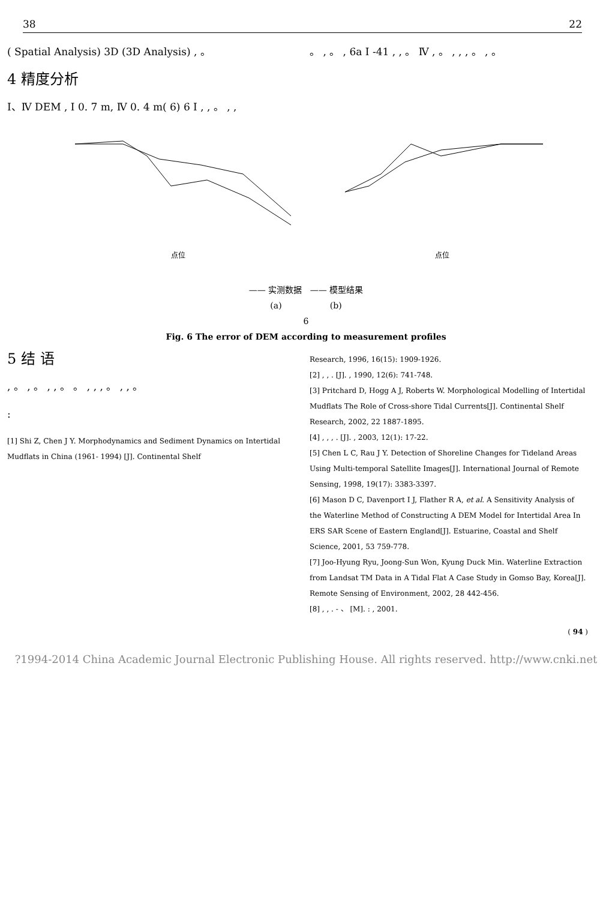38 22
( Spatial Analysis) 3D (3D Analysis) , 。
4 精度分析
Ⅰ、Ⅳ DEM , Ⅰ 0. 7 m, Ⅳ 0. 4 m( 6) 6 Ⅰ , , 。 , ,
。 , 。 , 6a Ⅰ -41 , , 。 Ⅳ , 。 , , , 。 , 。
点位
点位
—— 实测数据 —— 模型结果
(a) (b)
6
Fig. 6 The error of DEM according to measurement profiles
5 结 语
, 。 , 。 , , 。 。 , , , 。 , , 。
:
[1] Shi Z, Chen J Y. Morphodynamics and Sediment Dynamics on Intertidal Mudflats in China (1961- 1994) [J]. Continental Shelf
Research, 1996, 16(15): 1909-1926.
[2] , , . [J]. , 1990, 12(6): 741-748.
[3] Pritchard D, Hogg A J, Roberts W. Morphological Modelling of Intertidal Mudflats The Role of Cross-shore Tidal Currents[J]. Continental Shelf Research, 2002, 22 1887-1895.
[4] , , , . [J]. , 2003, 12(1): 17-22.
[5] Chen L C, Rau J Y. Detection of Shoreline Changes for Tideland Areas Using Multi-temporal Satellite Images[J]. International Journal of Remote Sensing, 1998, 19(17): 3383-3397.
[6] Mason D C, Davenport I J, Flather R A, et al. A Sensitivity Analysis of the Waterline Method of Constructing A DEM Model for Intertidal Area In ERS SAR Scene of Eastern England[J]. Estuarine, Coastal and Shelf Science, 2001, 53 759-778.
[7] Joo-Hyung Ryu, Joong-Sun Won, Kyung Duck Min. Waterline Extraction from Landsat TM Data in A Tidal Flat A Case Study in Gomso Bay, Korea[J]. Remote Sensing of Environment, 2002, 28 442-456.
[8] , , . - 、 [M]. : , 2001.
( 94 )
?1994-2014 China Academic Journal Electronic Publishing House. All rights reserved. http://www.cnki.net